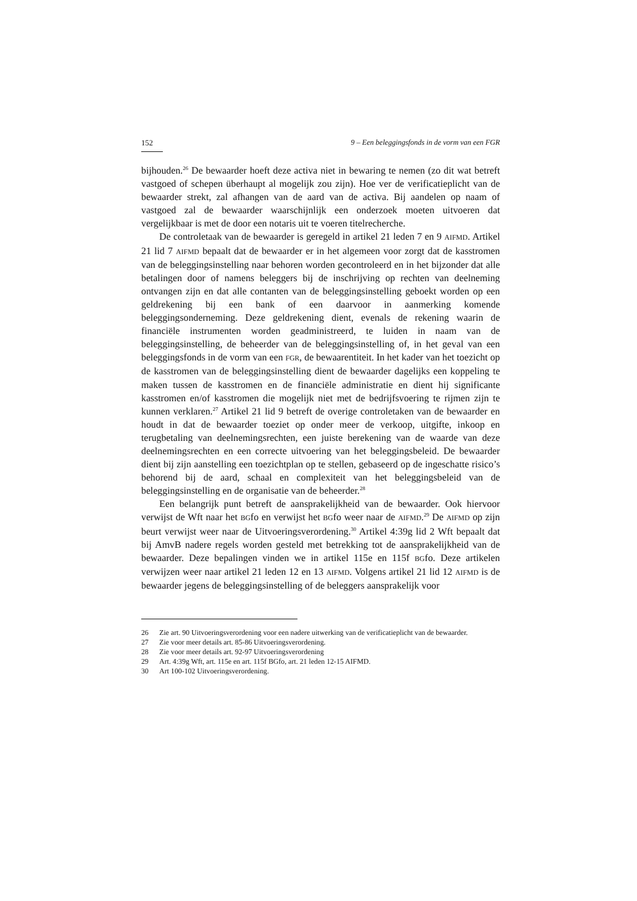152 9 – Een beleggingsfonds in de vorm van een FGR
bijhouden.<sup>26</sup> De bewaarder hoeft deze activa niet in bewaring te nemen (zo dit wat betreft vastgoed of schepen überhaupt al mogelijk zou zijn). Hoe ver de verificatieplicht van de bewaarder strekt, zal afhangen van de aard van de activa. Bij aandelen op naam of vastgoed zal de bewaarder waarschijnlijk een onderzoek moeten uitvoeren dat vergelijkbaar is met de door een notaris uit te voeren titelrecherche.
De controletaak van de bewaarder is geregeld in artikel 21 leden 7 en 9 AIFMD. Artikel 21 lid 7 AIFMD bepaalt dat de bewaarder er in het algemeen voor zorgt dat de kasstromen van de beleggingsinstelling naar behoren worden gecontroleerd en in het bijzonder dat alle betalingen door of namens beleggers bij de inschrijving op rechten van deelneming ontvangen zijn en dat alle contanten van de beleggingsinstelling geboekt worden op een geldrekening bij een bank of een daarvoor in aanmerking komende beleggingsonderneming. Deze geldrekening dient, evenals de rekening waarin de financiële instrumenten worden geadministreerd, te luiden in naam van de beleggingsinstelling, de beheerder van de beleggingsinstelling of, in het geval van een beleggingsfonds in de vorm van een FGR, de bewaarentiteit. In het kader van het toezicht op de kasstromen van de beleggingsinstelling dient de bewaarder dagelijks een koppeling te maken tussen de kasstromen en de financiële administratie en dient hij significante kasstromen en/of kasstromen die mogelijk niet met de bedrijfsvoering te rijmen zijn te kunnen verklaren.<sup>27</sup> Artikel 21 lid 9 betreft de overige controletaken van de bewaarder en houdt in dat de bewaarder toeziet op onder meer de verkoop, uitgifte, inkoop en terugbetaling van deelnemingsrechten, een juiste berekening van de waarde van deze deelnemingsrechten en een correcte uitvoering van het beleggingsbeleid. De bewaarder dient bij zijn aanstelling een toezichtplan op te stellen, gebaseerd op de ingeschatte risico’s behorend bij de aard, schaal en complexiteit van het beleggingsbeleid van de beleggingsinstelling en de organisatie van de beheerder.<sup>28</sup>
Een belangrijk punt betreft de aansprakelijkheid van de bewaarder. Ook hiervoor verwijst de Wft naar het BGfo en verwijst het BGfo weer naar de AIFMD.<sup>29</sup> De AIFMD op zijn beurt verwijst weer naar de Uitvoeringsverordening.<sup>30</sup> Artikel 4:39g lid 2 Wft bepaalt dat bij AmvB nadere regels worden gesteld met betrekking tot de aansprakelijkheid van de bewaarder. Deze bepalingen vinden we in artikel 115e en 115f BGfo. Deze artikelen verwijzen weer naar artikel 21 leden 12 en 13 AIFMD. Volgens artikel 21 lid 12 AIFMD is de bewaarder jegens de beleggingsinstelling of de beleggers aansprakelijk voor
26 Zie art. 90 Uitvoeringsverordening voor een nadere uitwerking van de verificatieplicht van de bewaarder.
27 Zie voor meer details art. 85-86 Uitvoeringsverordening.
28 Zie voor meer details art. 92-97 Uitvoeringsverordening
29 Art. 4:39g Wft, art. 115e en art. 115f BGfo, art. 21 leden 12-15 AIFMD.
30 Art 100-102 Uitvoeringsverordening.